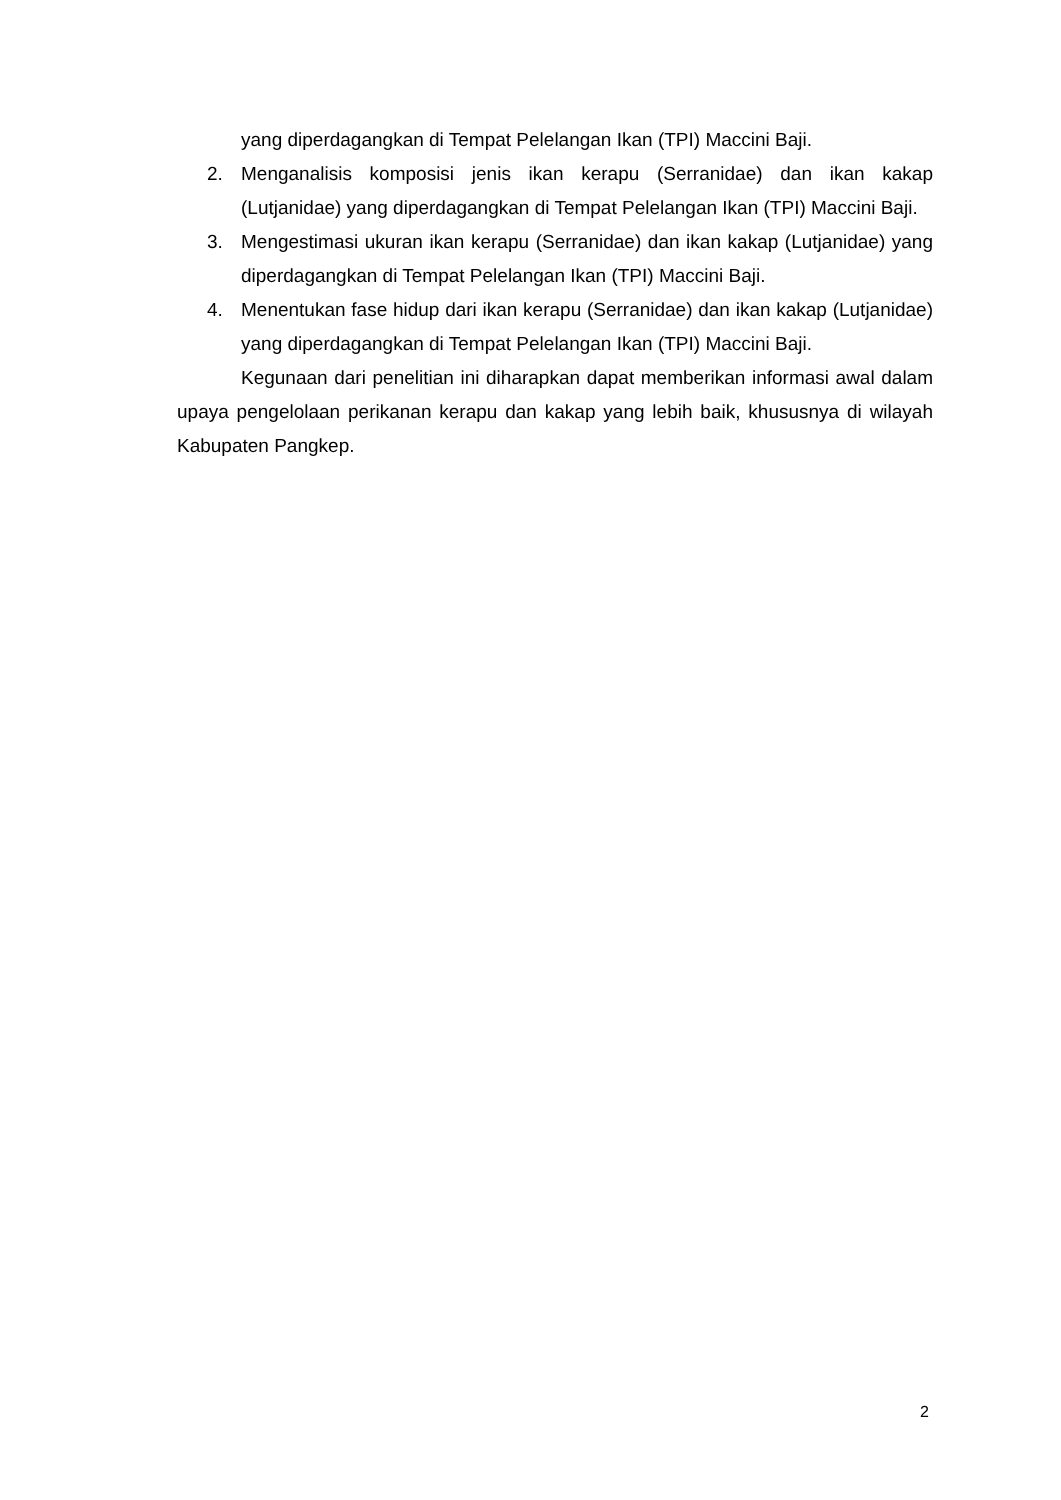yang diperdagangkan di Tempat Pelelangan Ikan (TPI) Maccini Baji.
2. Menganalisis komposisi jenis ikan kerapu (Serranidae) dan ikan kakap (Lutjanidae) yang diperdagangkan di Tempat Pelelangan Ikan (TPI) Maccini Baji.
3. Mengestimasi ukuran ikan kerapu (Serranidae) dan ikan kakap (Lutjanidae) yang diperdagangkan di Tempat Pelelangan Ikan (TPI) Maccini Baji.
4. Menentukan fase hidup dari ikan kerapu (Serranidae) dan ikan kakap (Lutjanidae) yang diperdagangkan di Tempat Pelelangan Ikan (TPI) Maccini Baji.
Kegunaan dari penelitian ini diharapkan dapat memberikan informasi awal dalam upaya pengelolaan perikanan kerapu dan kakap yang lebih baik, khususnya di wilayah Kabupaten Pangkep.
2